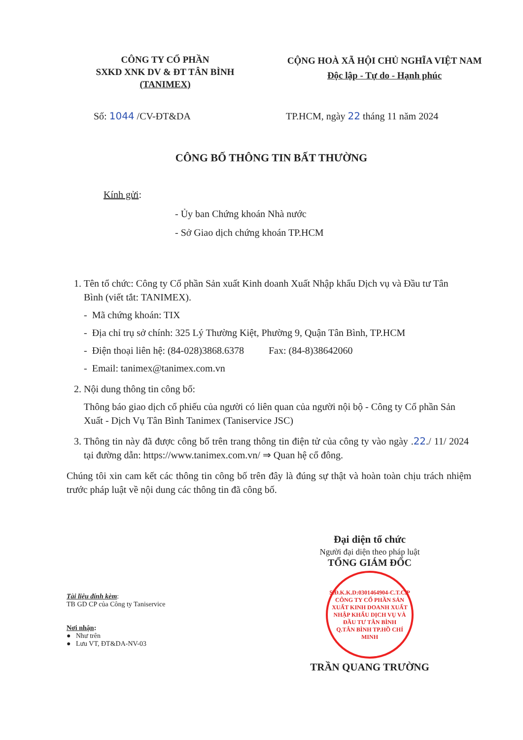CÔNG TY CỔ PHẦN
SXKD XNK DV & ĐT TÂN BÌNH
(TANIMEX)
CỘNG HOÀ XÃ HỘI CHỦ NGHĨA VIỆT NAM
Độc lập - Tự do - Hạnh phúc
Số: 1044 /CV-ĐT&DA TP.HCM, ngày 22 tháng 11 năm 2024
CÔNG BỐ THÔNG TIN BẤT THƯỜNG
Kính gửi:
- Ủy ban Chứng khoán Nhà nước
- Sở Giao dịch chứng khoán TP.HCM
1. Tên tổ chức: Công ty Cổ phần Sản xuất Kinh doanh Xuất Nhập khẩu Dịch vụ và Đầu tư Tân Bình (viết tắt: TANIMEX).
- Mã chứng khoán: TIX
- Địa chỉ trụ sở chính: 325 Lý Thường Kiệt, Phường 9, Quận Tân Bình, TP.HCM
- Điện thoại liên hệ: (84-028)3868.6378 Fax: (84-8)38642060
- Email: tanimex@tanimex.com.vn
2. Nội dung thông tin công bố:
Thông báo giao dịch cổ phiếu của người có liên quan của người nội bộ - Công ty Cổ phần Sản Xuất - Dịch Vụ Tân Bình Tanimex (Taniservice JSC)
3. Thông tin này đã được công bố trên trang thông tin điện tử của công ty vào ngày .22./ 11/ 2024 tại đường dẫn: https://www.tanimex.com.vn/ ⇒ Quan hệ cổ đông.
Chúng tôi xin cam kết các thông tin công bố trên đây là đúng sự thật và hoàn toàn chịu trách nhiệm trước pháp luật về nội dung các thông tin đã công bố.
Tài liệu đính kèm:
TB GD CP của Công ty Taniservice
Nơi nhận:
● Như trên
● Lưu VT, ĐT&DA-NV-03
Đại diện tổ chức
Người đại diện theo pháp luật
TỔNG GIÁM ĐỐC
S.Đ.K.K.D:0301464904-C.T.C.P
CÔNG TY CỔ PHẦN SẢN XUẤT KINH DOANH XUẤT NHẬP KHẨU DỊCH VỤ VÀ ĐẦU TƯ TÂN BÌNH
Q.TÂN BÌNH TP.HỒ CHÍ MINH
TRẦN QUANG TRƯỜNG